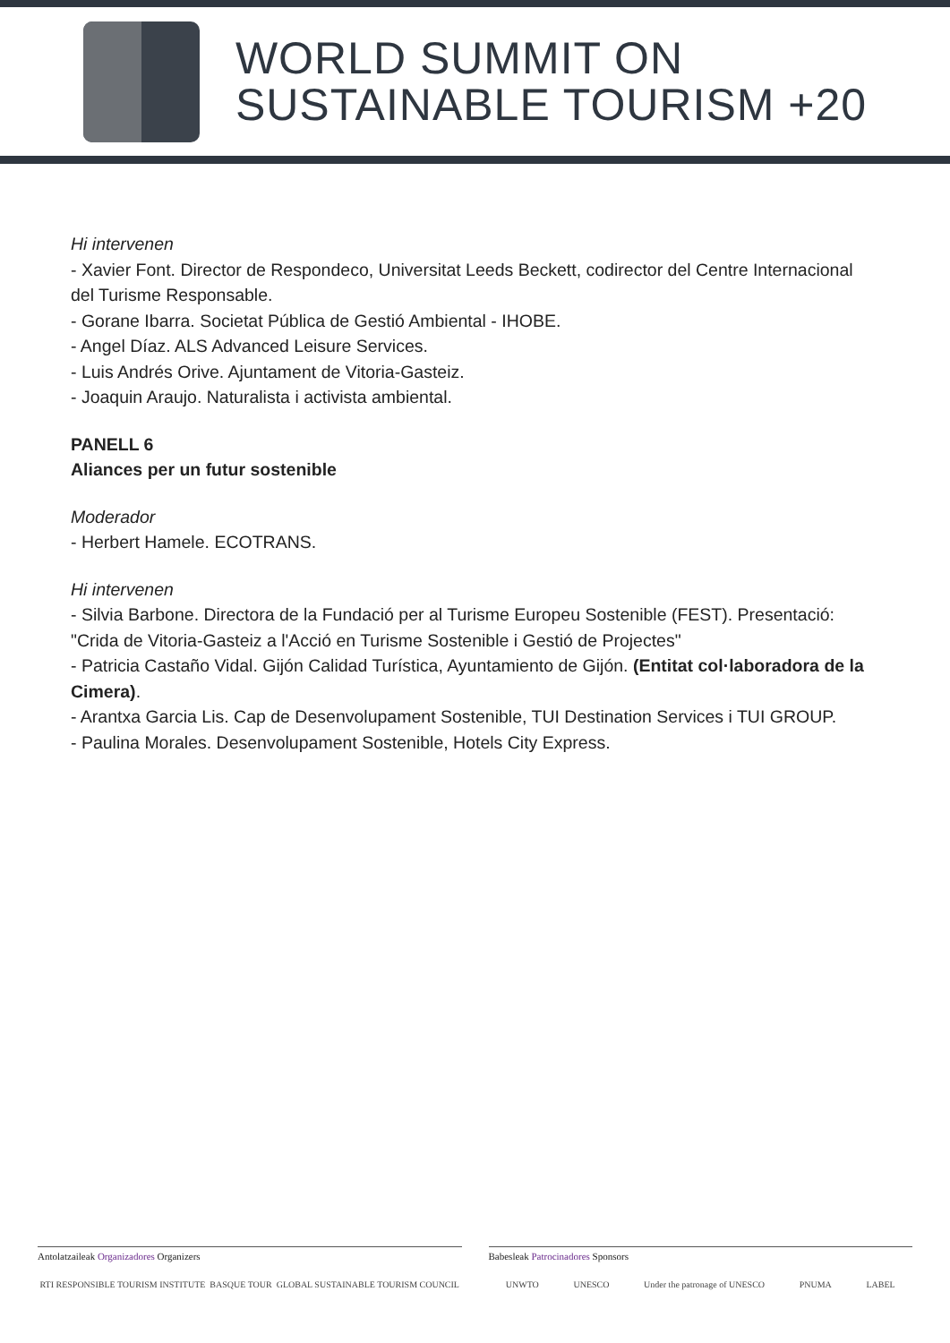WORLD SUMMIT ON
SUSTAINABLE TOURISM +20
Hi intervenen
- Xavier Font. Director de Respondeco, Universitat Leeds Beckett, codirector del Centre Internacional del Turisme Responsable.
- Gorane Ibarra. Societat Pública de Gestió Ambiental - IHOBE.
- Angel Díaz. ALS Advanced Leisure Services.
- Luis Andrés Orive. Ajuntament de Vitoria-Gasteiz.
- Joaquin Araujo. Naturalista i activista ambiental.
PANELL 6
Aliances per un futur sostenible
Moderador
- Herbert Hamele. ECOTRANS.
Hi intervenen
- Silvia Barbone. Directora de la Fundació per al Turisme Europeu Sostenible (FEST). Presentació: "Crida de Vitoria-Gasteiz a l'Acció en Turisme Sostenible i Gestió de Projectes"
- Patricia Castaño Vidal. Gijón Calidad Turística, Ayuntamiento de Gijón. (Entitat col·laboradora de la Cimera).
- Arantxa Garcia Lis. Cap de Desenvolupament Sostenible, TUI Destination Services i TUI GROUP.
- Paulina Morales. Desenvolupament Sostenible, Hotels City Express.
Antolatzaileak Organizadores Organizers
RTI RESPONSIBLE TOURISM INSTITUTE BASQUE TOUR GLOBAL SUSTAINABLE TOURISM COUNCIL
Babesleak Patrocinadores Sponsors
UNWTO UNESCO Under the patronage of UNESCO PNUMA LABEL